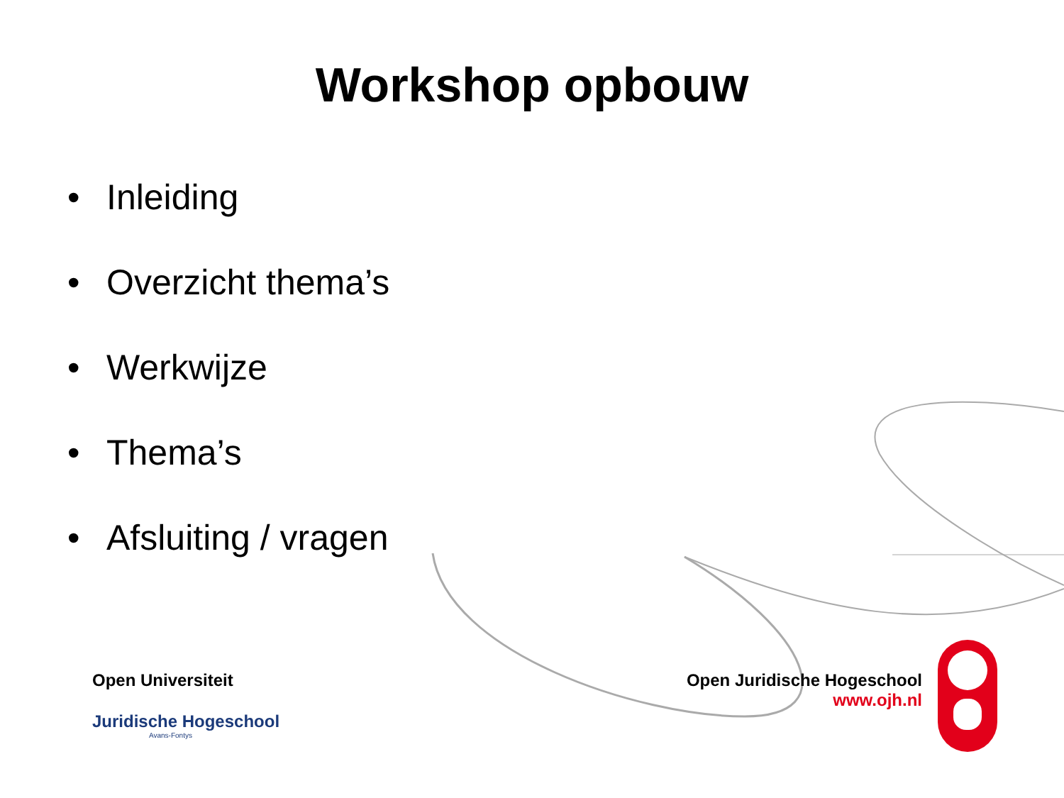Workshop opbouw
• Inleiding
• Overzicht thema’s
• Werkwijze
• Thema’s
• Afsluiting / vragen
Open Universiteit
Juridische Hogeschool
Avans-Fontys
Open Juridische Hogeschool
www.ojh.nl